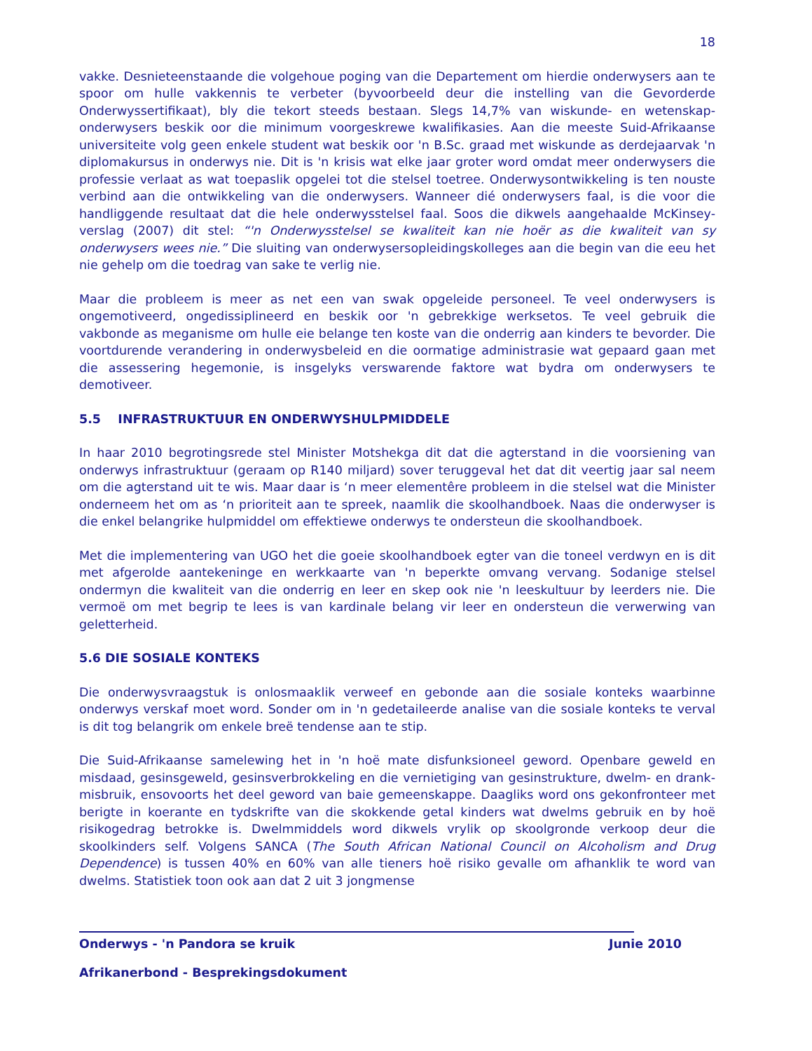18
vakke. Desnieteenstaande die volgehoue poging van die Departement om hierdie onderwysers aan te spoor om hulle vakkennis te verbeter (byvoorbeeld deur die instelling van die Gevorderde Onderwyssertifikaat), bly die tekort steeds bestaan. Slegs 14,7% van wiskunde- en wetenskap-onderwysers beskik oor die minimum voorgeskrewe kwalifikasies. Aan die meeste Suid-Afrikaanse universiteite volg geen enkele student wat beskik oor 'n B.Sc. graad met wiskunde as derdejaarvak 'n diplomakursus in onderwys nie. Dit is 'n krisis wat elke jaar groter word omdat meer onderwysers die professie verlaat as wat toepaslik opgelei tot die stelsel toetree. Onderwysontwikkeling is ten nouste verbind aan die ontwikkeling van die onderwysers. Wanneer dié onderwysers faal, is die voor die handliggende resultaat dat die hele onderwysstelsel faal. Soos die dikwels aangehaalde McKinsey-verslag (2007) dit stel: “'n Onderwysstelsel se kwaliteit kan nie hoër as die kwaliteit van sy onderwysers wees nie.” Die sluiting van onderwysersopleidingskolleges aan die begin van die eeu het nie gehelp om die toedrag van sake te verlig nie.
Maar die probleem is meer as net een van swak opgeleide personeel. Te veel onderwysers is ongemotiveerd, ongedissiplineerd en beskik oor 'n gebrekkige werksetos. Te veel gebruik die vakbonde as meganisme om hulle eie belange ten koste van die onderrig aan kinders te bevorder. Die voortdurende verandering in onderwysbeleid en die oormatige administrasie wat gepaard gaan met die assessering hegemonie, is insgelyks verswarende faktore wat bydra om onderwysers te demotiveer.
5.5 INFRASTRUKTUUR EN ONDERWYSHULPMIDDELE
In haar 2010 begrotingsrede stel Minister Motshekga dit dat die agterstand in die voorsiening van onderwys infrastruktuur (geraam op R140 miljard) sover teruggeval het dat dit veertig jaar sal neem om die agterstand uit te wis. Maar daar is ‘n meer elementêre probleem in die stelsel wat die Minister onderneem het om as ‘n prioriteit aan te spreek, naamlik die skoolhandboek. Naas die onderwyser is die enkel belangrike hulpmiddel om effektiewe onderwys te ondersteun die skoolhandboek.
Met die implementering van UGO het die goeie skoolhandboek egter van die toneel verdwyn en is dit met afgerolde aantekeninge en werkkaarte van 'n beperkte omvang vervang. Sodanige stelsel ondermyn die kwaliteit van die onderrig en leer en skep ook nie 'n leeskultuur by leerders nie. Die vermoë om met begrip te lees is van kardinale belang vir leer en ondersteun die verwerwing van geletterheid.
5.6 DIE SOSIALE KONTEKS
Die onderwysvraagstuk is onlosmaaklik verweef en gebonde aan die sosiale konteks waarbinne onderwys verskaf moet word. Sonder om in 'n gedetaileerde analise van die sosiale konteks te verval is dit tog belangrik om enkele breë tendense aan te stip.
Die Suid-Afrikaanse samelewing het in 'n hoë mate disfunksioneel geword. Openbare geweld en misdaad, gesinsgeweld, gesinsverbrokkeling en die vernietiging van gesinstrukture, dwelm- en drank-misbruik, ensovoorts het deel geword van baie gemeenskappe. Daagliks word ons gekonfronteer met berigte in koerante en tydskrifte van die skokkende getal kinders wat dwelms gebruik en by hoë risikogedrag betrokke is. Dwelmmiddels word dikwels vrylik op skoolgronde verkoop deur die skoolkinders self. Volgens SANCA (The South African National Council on Alcoholism and Drug Dependence) is tussen 40% en 60% van alle tieners hoë risiko gevalle om afhanklik te word van dwelms. Statistiek toon ook aan dat 2 uit 3 jongmense
Onderwys - 'n Pandora se kruik Junie 2010
Afrikanerbond - Besprekingsdokument